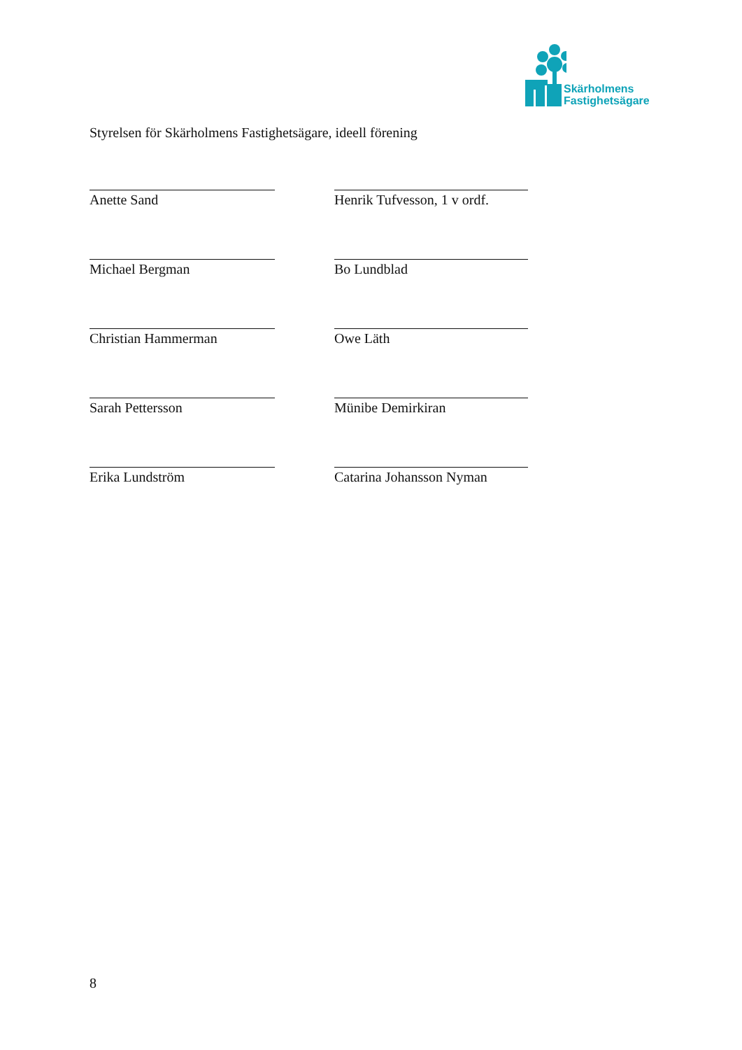Skärholmens
Fastighetsägare
Styrelsen för Skärholmens Fastighetsägare, ideell förening
Anette Sand Henrik Tufvesson, 1 v ordf.
Michael Bergman Bo Lundblad
Christian Hammerman Owe Läth
Sarah Pettersson Münibe Demirkiran
Erika Lundström Catarina Johansson Nyman
8